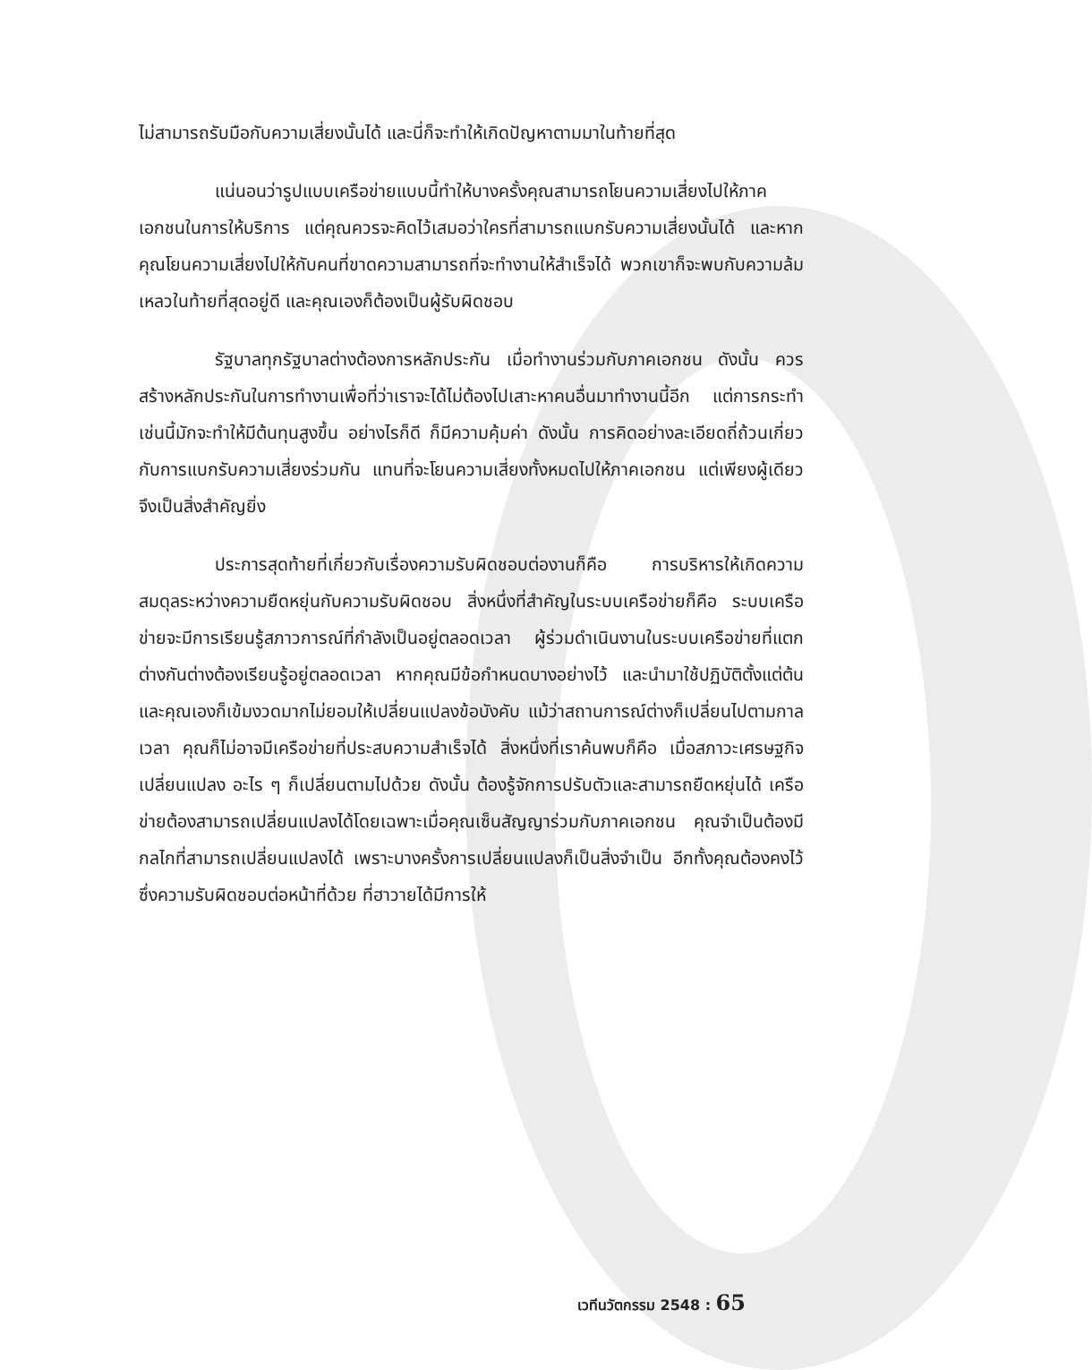ไม่สามารถรับมือกับความเสี่ยงนั้นได้ และนี่ก็จะทำให้เกิดปัญหาตามมาในท้ายที่สุด
แน่นอนว่ารูปแบบเครือข่ายแบบนี้ทำให้บางครั้งคุณสามารถโยนความเสี่ยงไปให้ภาคเอกชนในการให้บริการ แต่คุณควรจะคิดไว้เสมอว่าใครที่สามารถแบกรับความเสี่ยงนั้นได้ และหากคุณโยนความเสี่ยงไปให้กับคนที่ขาดความสามารถที่จะทำงานให้สำเร็จได้ พวกเขาก็จะพบกับความล้มเหลวในท้ายที่สุดอยู่ดี และคุณเองก็ต้องเป็นผู้รับผิดชอบ
รัฐบาลทุกรัฐบาลต่างต้องการหลักประกัน เมื่อทำงานร่วมกับภาคเอกชน ดังนั้น ควรสร้างหลักประกันในการทำงานเพื่อที่ว่าเราจะได้ไม่ต้องไปเสาะหาคนอื่นมาทำงานนี้อีก แต่การกระทำเช่นนี้มักจะทำให้มีต้นทุนสูงขึ้น อย่างไรก็ดี ก็มีความคุ้มค่า ดังนั้น การคิดอย่างละเอียดถี่ถ้วนเกี่ยวกับการแบกรับความเสี่ยงร่วมกัน แทนที่จะโยนความเสี่ยงทั้งหมดไปให้ภาคเอกชน แต่เพียงผู้เดียวจึงเป็นสิ่งสำคัญยิ่ง
ประการสุดท้ายที่เกี่ยวกับเรื่องความรับผิดชอบต่องานก็คือ การบริหารให้เกิดความสมดุลระหว่างความยืดหยุ่นกับความรับผิดชอบ สิ่งหนึ่งที่สำคัญในระบบเครือข่ายก็คือ ระบบเครือข่ายจะมีการเรียนรู้สภาวการณ์ที่กำลังเป็นอยู่ตลอดเวลา ผู้ร่วมดำเนินงานในระบบเครือข่ายที่แตกต่างกันต่างต้องเรียนรู้อยู่ตลอดเวลา หากคุณมีข้อกำหนดบางอย่างไว้ และนำมาใช้ปฏิบัติตั้งแต่ต้นและคุณเองก็เข้มงวดมากไม่ยอมให้เปลี่ยนแปลงข้อบังคับ แม้ว่าสถานการณ์ต่างก็เปลี่ยนไปตามกาลเวลา คุณก็ไม่อาจมีเครือข่ายที่ประสบความสำเร็จได้ สิ่งหนึ่งที่เราค้นพบก็คือ เมื่อสภาวะเศรษฐกิจเปลี่ยนแปลง อะไร ๆ ก็เปลี่ยนตามไปด้วย ดังนั้น ต้องรู้จักการปรับตัวและสามารถยืดหยุ่นได้ เครือข่ายต้องสามารถเปลี่ยนแปลงได้โดยเฉพาะเมื่อคุณเซ็นสัญญาร่วมกับภาคเอกชน คุณจำเป็นต้องมีกลไกที่สามารถเปลี่ยนแปลงได้ เพราะบางครั้งการเปลี่ยนแปลงก็เป็นสิ่งจำเป็น อีกทั้งคุณต้องคงไว้ซึ่งความรับผิดชอบต่อหน้าที่ด้วย ที่ฮาวายได้มีการให้
เวทีนวัตกรรม 2548 : 65